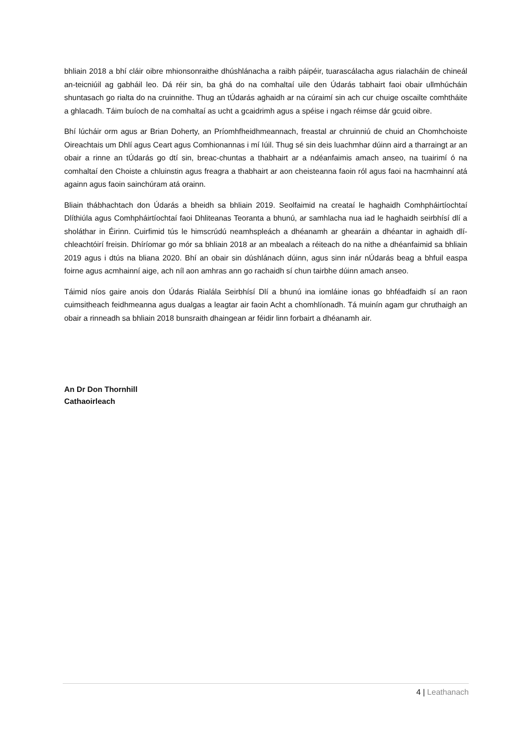bhliain 2018 a bhí cláir oibre mhionsonraithe dhúshlánacha a raibh páipéir, tuarascálacha agus rialacháin de chineál an-teicniúil ag gabháil leo. Dá réir sin, ba ghá do na comhaltaí uile den Údarás tabhairt faoi obair ullmhúcháin shuntasach go rialta do na cruinnithe. Thug an tÚdarás aghaidh ar na cúraimí sin ach cur chuige oscailte comhtháite a ghlacadh. Táim buíoch de na comhaltaí as ucht a gcaidrimh agus a spéise i ngach réimse dár gcuid oibre.
Bhí lúcháir orm agus ar Brian Doherty, an Príomhfheidhmeannach, freastal ar chruinniú de chuid an Chomhchoiste Oireachtais um Dhlí agus Ceart agus Comhionannas i mí Iúil. Thug sé sin deis luachmhar dúinn aird a tharraingt ar an obair a rinne an tÚdarás go dtí sin, breac-chuntas a thabhairt ar a ndéanfaimis amach anseo, na tuairimí ó na comhaltaí den Choiste a chluinstin agus freagra a thabhairt ar aon cheisteanna faoin ról agus faoi na hacmhainní atá againn agus faoin sainchúram atá orainn.
Bliain thábhachtach don Údarás a bheidh sa bhliain 2019. Seolfaimid na creataí le haghaidh Comhpháirtíochtaí Dlíthiúla agus Comhpháirtíochtaí faoi Dhliteanas Teoranta a bhunú, ar samhlacha nua iad le haghaidh seirbhísí dlí a sholáthar in Éirinn. Cuirfimid tús le himscrúdú neamhspleách a dhéanamh ar ghearáin a dhéantar in aghaidh dlí-chleachtóirí freisin. Dhíríomar go mór sa bhliain 2018 ar an mbealach a réiteach do na nithe a dhéanfaimid sa bhliain 2019 agus i dtús na bliana 2020. Bhí an obair sin dúshlánach dúinn, agus sinn inár nÚdarás beag a bhfuil easpa foirne agus acmhainní aige, ach níl aon amhras ann go rachaidh sí chun tairbhe dúinn amach anseo.
Táimid níos gaire anois don Údarás Rialála Seirbhísí Dlí a bhunú ina iomláine ionas go bhféadfaidh sí an raon cuimsitheach feidhmeanna agus dualgas a leagtar air faoin Acht a chomhlíonadh. Tá muinín agam gur chruthaigh an obair a rinneadh sa bhliain 2018 bunsraith dhaingean ar féidir linn forbairt a dhéanamh air.
An Dr Don Thornhill
Cathaoirleach
4 | Leathanach